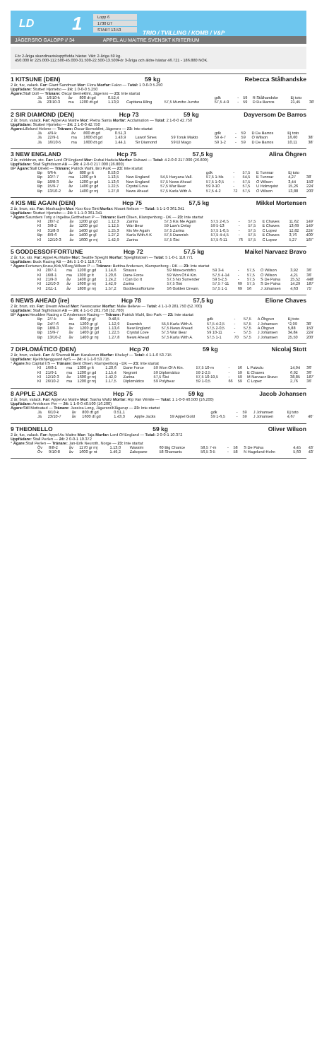LD
1
Lopp 6
1730 DT
START 13.53
TRIO / TVILLING / KOMB / V&P
JÄGERSRO GALOPP // 34 APPEL AU MAITRE SVENSKT KRITERIUM
För 2-åriga skandinaviskuppfödda hästar. Vikt: 2-åriga 59 kg.
450.000 kr 225.000-112.500-45.000-31.500-22.500-13.500För 3-åriga och äldre hästar 46.721 - 186.880 NOK.
1 KITSUNE (DEN) 59 kg Rebecca Stålhandske
2 år, fux, valack. Far: Giant Sandman Mor: Flora Morfar: Falco — Total: 1 0-0-0 5.250
Uppfödare: Stutteri Hjortebo — 24: 1 0-0-0 5.250
Ägare: Stall Doll — Tränare: Oscar Berneklint, Jägersro — 23: Inte startat
| Jä | 16/10-k | åv | 800 dt gd | 0.52,4 | | | gdk | - | 59 | R Stålhandske | Ej toto | |
| Jä | 23/10-3 | ma | 1200 dt gd | 1.13,9 | Capitana Bling | 57,5 Mumbo Jumbo | 57,5 4-9 | - | 59 | D De Barros | 21,45 | 38' |
2 SIR DIAMOND (DEN) Hcp 73 59 kg Dayversom De Barros
2 år, brun, valack. Far: Appel Au Maitre Mor: Pietra Santa Morfar: Acclamation — Total: 2 1-0-0 42.750
Uppfödare: Stutteri Hjortebo — 24: 2 1-0-0 42.750
Ägare: Lillelund Helene — Tränare: Oscar Berneklint, Jägersro — 23: Inte startat
| Jä | 4/9-k | åv | 800 dt gd | 0.51,3 | | | gdk | - | 59 | D De Barros | Ej toto | |
| Jä | 22/9-1 | ma | 1600 dt gd | 1.43,9 | Lawof Sines | 59 Toruk Makto | 59 4-7 | - | 59 | O Wilson | 16,60 | 38' |
| Jä | 16/10-5 | ma | 1600 dt gd | 1.44,1 | Sir Diamond | 59 El Mago | 59 1-2 | - | 59 | D De Barros | 10,11 | 38' |
3 NEW ENGLAND Hcp 75 57,5 kg Alina Öhgren
2 år, mörkbrun, sto. Far: Lord Of England Mor: Dubai Hadeia Morfar: Dubawi — Total: 4 2-0-0 217.000 (26.800)
Uppfödare: Stall Sigfridsson AB — 24: 4 2-0-0 217.000 (26.800)
BP Ägare: Stall Direkt — Tränare: Patrick Wahl, Bro Park — 23: Inte startat
| Bp | 9/6-k | åv | 800 gr lt | 0.53,0 | | | gdk | - | 57,5 | E Tunmar | Ej toto | |
| Bp | 10/7-7 | ma | 1200 gr lt | 1.13,5 | New England | 54,5 Haryana Vall. | 57,5 1-hls | - | 54,5 | E Tunmar | 4,27 | 38' |
| Bp | 18/8-3 | åv | 1200 gr gd | 1.13,6 | New England | 57,5 News Ahead | 57,5 1-0,5 | - | 57,5 | O Wilson | 3,44 | 150' |
| Bp | 15/9-7 | åv | 1400 gr gd | 1.22,5 | Crystal Love | 57,5 War Bear | 59 9-10 | - | 57,5 | U Holmquist | 15,26 | 224' |
| Bp | 13/10-2 | åv | 1400 gr mj | 1.27,8 | News Ahead | 57,5 Karla With A. | 57,5 4-2 | 72 | 57,5 | O Wilson | 13,88 | 200' |
4 KIS ME AGAIN (DEN) Hcp 75 57,5 kg Mikkel Mortensen
2 år, brun, sto. Far: Moohaajim Mor: Koo Koo Sint Morfar: Mount Nelson — Total: 5 1-1-0 361.341
Uppfödare: Stutteri Hjortebo — 24: 5 1-1-0 361.341
* Ägare: Saunders Tony o Ingelise,Gotfredsen P — Tränare: Bent Olsen, Klampenborg - DK — 23: Inte startat
| Kl | 20/7-2 | åv | 1200 gr gd | 1.12,3 | Zarina | 57,5 Kis Me Again | 57,5 2-6,5 | - | 57,5 | E Chaves | 11,62 | 149' |
| Kl | 3/8-2 | åv | 1200 gr gd | 1.12,5 | War Bear | 59 Law's Delay | 59 5-13 | - | 57,5 | E Chaves | 13,69 | 149' |
| Kl | 31/8-3 | åv | 1400 gr gd | 1.25,3 | Kis Me Again | 57,5 Zarina | 57,5 1-0,5 | - | 57,5 | C Lopez | 12,82 | 224' |
| Bp | 8/9-6 | åv | 1400 gr gl | 1.27,2 | Karla With A K | 57,5 Dawnish | 57,5 4-4,5 | - | 57,5 | E Chaves | 3,76 | 400' |
| Kl | 12/10-3 | åv | 1600 gr mj | 1.42,9 | Zarina | 57,5 Sisi | 57,5 6-11 | 76 | 57,5 | C Lopez | 5,27 | 187' |
5 GODDESSOFFORTUNE Hcp 72 57,5 kg Maikel Narvaez Bravo
2 år, fux, sto. Far: Appel Au Maitre Mor: Seattle Speight Morfar: Speightstown — Total: 5 1-0-1 118.771
Uppfödare: Buck Racing AB — 24: 5 1-0-1 118.771
* Ägare: Fortunen,Kruse,Kirk,Vi6org,Wilson P — Tränare: Bettina Andersen, Klampenborg - DK — 23: Inte startat
| Kl | 20/7-1 | ma | 1200 gr gd | 1.14,6 | Strauss | 59 Morecentsfro. | 59 3-4 | - | 57,5 | O Wilson | 3,92 | 36' |
| Kl | 16/8-1 | ma | 1300 gr lt | 1.20,6 | Dane Force | 59 Won Of A Kin. | 57,5 4-14 | - | 57,5 | O Wilson | 4,21 | 36' |
| Kl | 21/9-3 | åv | 1400 gr gd | 1.24,2 | I Can Do It | 57,5 No Surrender | 59 5-2,5 | - | 57,5 | S De Paiva | 25,52 | 448' |
| Kl | 12/10-3 | åv | 1600 gr mj | 1.42,9 | Zarina | 57,5 Sisi | 57,5 7-11 | 69 | 57,5 | S De Paiva | 14,29 | 187' |
| Kl | 2/11-1 | åv | 1800 gr mj | 1.57,2 | Goddessoffortune | 56 Golden Dream. | 57,5 1-1 | 69 | 56 | J Johansen | 4,63 | 75' |
6 NEWS AHEAD (ire) Hcp 78 57,5 kg Elione Chaves
2 år, brun, sto. Far: Dream Ahead Mor: Newscaster Morfar: Make Believe — Total: 4 1-1-0 281.750 (52.700)
Uppfödare: Stall Sigfridsson AB — 24: 4 1-1-0 281.750 (52.700)
BP Ägare: Heudden Racing o C Andersson Racing — Tränare: Patrick Wahl, Bro Park — 23: Inte startat
| Bp | 2/7-k | åv | 800 gr gl | 0.48,5 | | | gdk | - | 57,5 | A Öhgren | Ej toto | |
| Bp | 24/7-6 | ma | 1200 gr gl | 1.12,9 | Dawnish | 55,5 Karla With A. | 57,5 4-2,5 | - | 57,5 | J Johansen | *2,99 | 38' |
| Bp | 18/8-3 | åv | 1200 gr gd | 1.13,6 | New England | 57,5 News Ahead | 57,5 2-0,5 | - | 57,5 | A Öhgren | 5,88 | 150' |
| Bp | 15/9-7 | åv | 1400 gr gd | 1.22,5 | Crystal Love | 57,5 War Bear | 59 10-11 | - | 57,5 | J Johansen | 34,84 | 224' |
| Bp | 13/10-2 | åv | 1400 gr mj | 1.27,8 | News Ahead | 57,5 Karla With A. | 57,5 1-1 | 70 | 57,5 | J Johansen | 25,50 | 200' |
7 DIPLOMÁTICO (DEN) Hcp 70 59 kg Nicolaj Stott
2 år, brun, valack. Far: Al Shemali Mor: Karakorun Morfar: Kheleyf — Total: 4 1-1-0 53.715
Uppfödare: Kjeldsbjerggaard ApS — 24: 4 1-1-0 53.715
* Ägare: No Capital I/S — Tränare: Bent Olsen, Klampenborg - DK — 23: Inte startat
| Kl | 16/8-1 | ma | 1300 gr lt | 1.20,6 | Dane Force | 59 Won Of A Kin. | 57,5 10-m | - | 56 | L Putzulu | 14,94 | 36' |
| Kl | 21/9-1 | ma | 1200 gr gd | 1.15,4 | Negroni | 59 Diplomático | 59 2-2,5 | - | 59 | E Chaves | 6,92 | 36' |
| Kl | 12/10-3 | åv | 1600 gr mj | 1.42,9 | Zarina | 57,5 Sisi | 57,5 10-19,5 | - | 59 | M Narvaez Bravo | 38,85 | 187' |
| Kl | 26/10-2 | ma | 1200 gr mj | 1.17,5 | Diplomático | 59 Polybear | 59 1-0,5 | 66 | 59 | C Lopez | 2,76 | 36' |
8 APPLE JACKS Hcp 75 59 kg Jacob Johansen
2 år, brun, valack. Far: Appel Au Maitre Mor: Sasha Waltz Morfar: Rip Van Winkle — Total: 1 1-0-0 40.500 (16.200)
Uppfödare: Arvidsson Per — 24: 1 1-0-0 40.500 (16.200)
Ägare: Still Motivated — Tränare: Jessica Long, Jägersro/Klågerup — 23: Inte startat
| Jä | 6/10-k | åv | 800 dt gd | 0.51,1 | | | gdk | - | 59 | J Johansen | Ej toto | |
| Jä | 23/10-7 | åv | 1600 dt gd | 1.43,3 | Apple Jacks | 59 Appel Gold | 59 1-6,5 | - | 59 | J Johansen | 4,67 | 40' |
9 THEONELLO 59 kg Oliver Wilson
2 år, fux, valack. Far: Appel Au Maitre Mor: Taja Morfar: Lord Of England — Total: 2 0-0-1 10.372
Uppfödare: Stall Perlen — 24: 2 0-0-1 10.372
* Ägare: Stall Perlen — Tränare: Jan-Erik Neuroth, Norge — 23: Inte startat
| Öv | 8/8-2 | åv | 1170 gr mj | 1.13,0 | Wassim | 60 Big Chance | 58,5 7-m | - | 58 | S De Paiva | 4,45 | 43' |
| Öv | 9/10-8 | åv | 1600 gr nt | 1.49,2 | Zakopane | 58 Shamanic | 56,5 3-5 | - | 58 | N Hagelund-Holm | 5,60 | 43' |